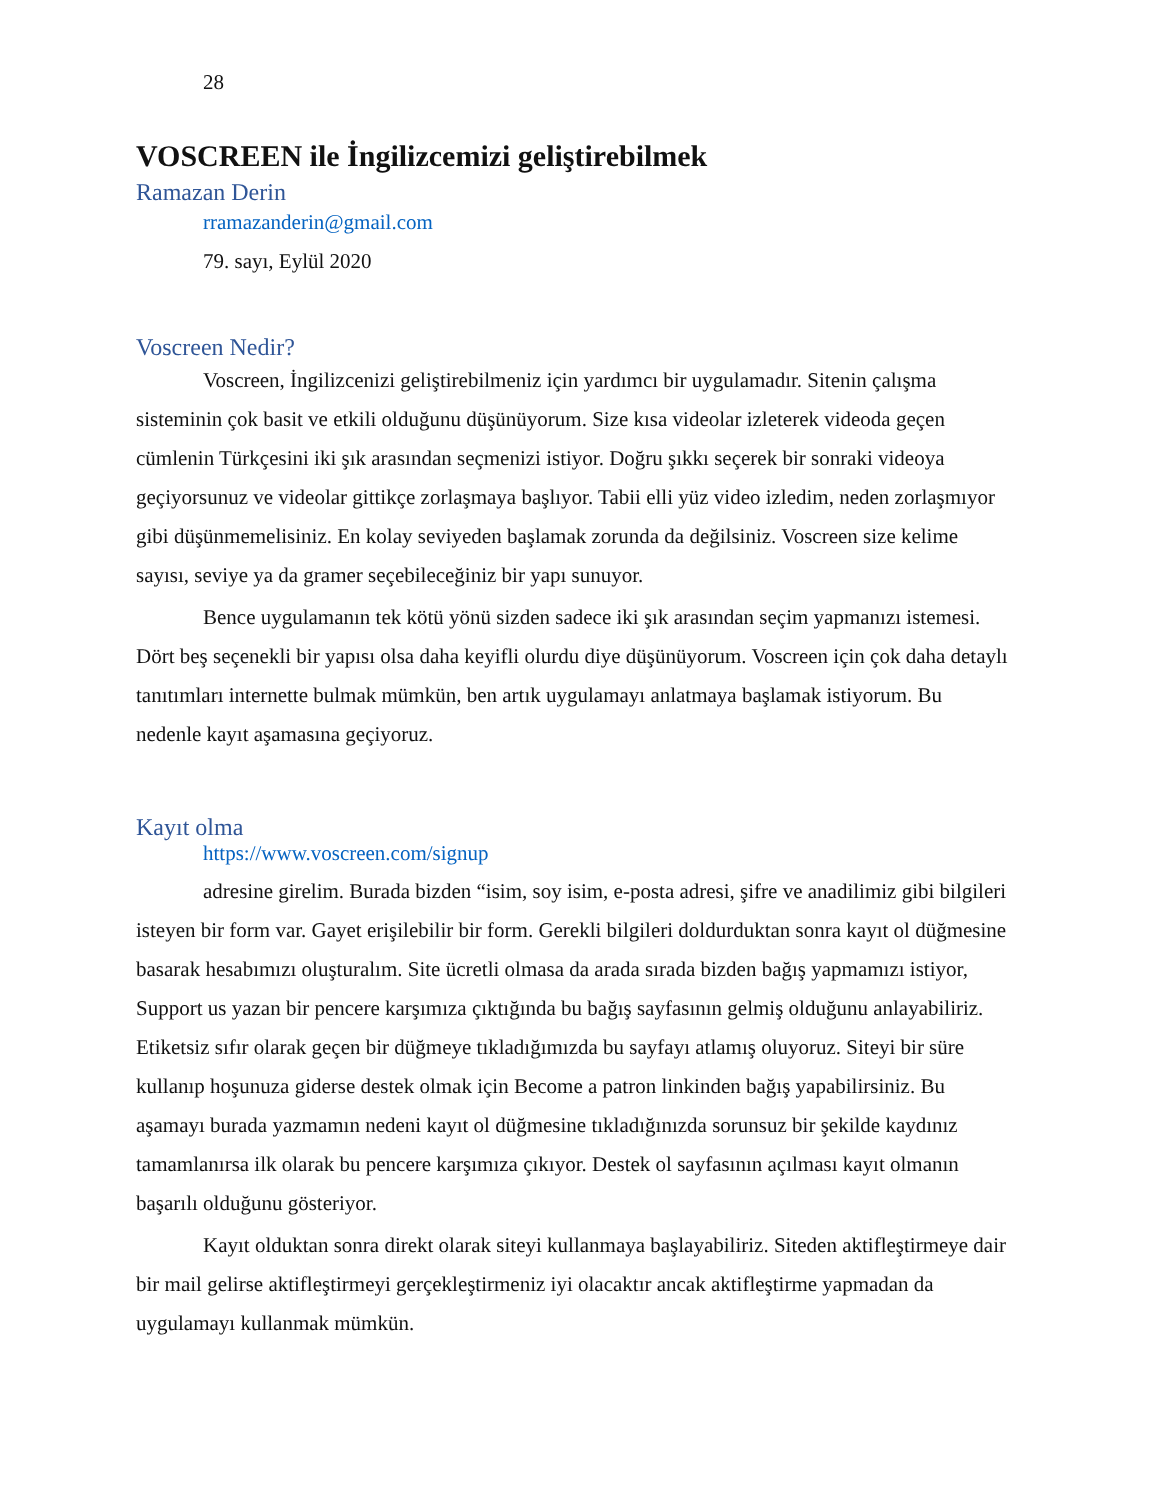28
VOSCREEN ile İngilizcemizi geliştirebilmek
Ramazan Derin
rramazanderin@gmail.com
79. sayı, Eylül 2020
Voscreen Nedir?
Voscreen, İngilizcenizi geliştirebilmeniz için yardımcı bir uygulamadır. Sitenin çalışma sisteminin çok basit ve etkili olduğunu düşünüyorum. Size kısa videolar izleterek videoda geçen cümlenin Türkçesini iki şık arasından seçmenizi istiyor. Doğru şıkkı seçerek bir sonraki videoya geçiyorsunuz ve videolar gittikçe zorlaşmaya başlıyor. Tabii elli yüz video izledim, neden zorlaşmıyor gibi düşünmemelisiniz. En kolay seviyeden başlamak zorunda da değilsiniz. Voscreen size kelime sayısı, seviye ya da gramer seçebileceğiniz bir yapı sunuyor.
Bence uygulamanın tek kötü yönü sizden sadece iki şık arasından seçim yapmanızı istemesi. Dört beş seçenekli bir yapısı olsa daha keyifli olurdu diye düşünüyorum. Voscreen için çok daha detaylı tanıtımları internette bulmak mümkün, ben artık uygulamayı anlatmaya başlamak istiyorum. Bu nedenle kayıt aşamasına geçiyoruz.
Kayıt olma
https://www.voscreen.com/signup
adresine girelim. Burada bizden “isim, soy isim, e-posta adresi, şifre ve anadilimiz gibi bilgileri isteyen bir form var. Gayet erişilebilir bir form. Gerekli bilgileri doldurduktan sonra kayıt ol düğmesine basarak hesabımızı oluşturalım. Site ücretli olmasa da arada sırada bizden bağış yapmamızı istiyor, Support us yazan bir pencere karşımıza çıktığında bu bağış sayfasının gelmiş olduğunu anlayabiliriz. Etiketsiz sıfır olarak geçen bir düğmeye tıkladığımızda bu sayfayı atlamış oluyoruz. Siteyi bir süre kullanıp hoşunuza giderse destek olmak için Become a patron linkinden bağış yapabilirsiniz. Bu aşamayı burada yazmamın nedeni kayıt ol düğmesine tıkladığınızda sorunsuz bir şekilde kaydınız tamamlanırsa ilk olarak bu pencere karşımıza çıkıyor. Destek ol sayfasının açılması kayıt olmanın başarılı olduğunu gösteriyor.
Kayıt olduktan sonra direkt olarak siteyi kullanmaya başlayabiliriz. Siteden aktifleştirmeye dair bir mail gelirse aktifleştirmeyi gerçekleştirmeniz iyi olacaktır ancak aktifleştirme yapmadan da uygulamayı kullanmak mümkün.